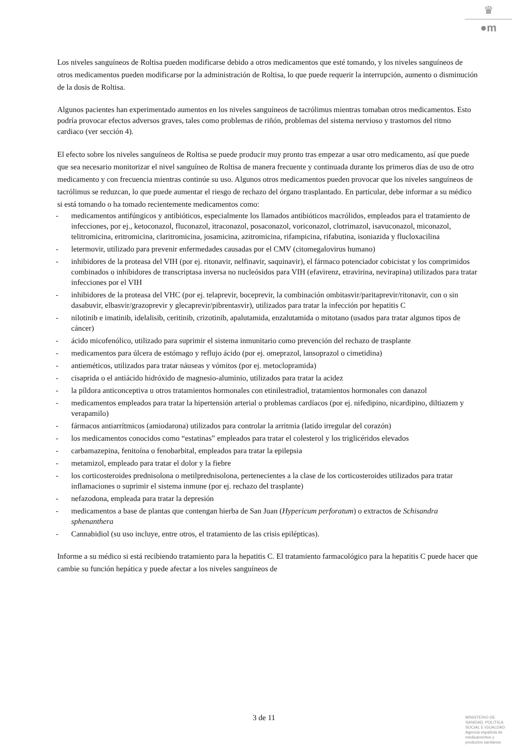♛
●m
Los niveles sanguíneos de Roltisa pueden modificarse debido a otros medicamentos que esté tomando, y los niveles sanguíneos de otros medicamentos pueden modificarse por la administración de Roltisa, lo que puede requerir la interrupción, aumento o disminución de la dosis de Roltisa.
Algunos pacientes han experimentado aumentos en los niveles sanguíneos de tacrólimus mientras tomaban otros medicamentos. Esto podría provocar efectos adversos graves, tales como problemas de riñón, problemas del sistema nervioso y trastornos del ritmo cardiaco (ver sección 4).
El efecto sobre los niveles sanguíneos de Roltisa se puede producir muy pronto tras empezar a usar otro medicamento, así que puede que sea necesario monitorizar el nivel sanguíneo de Roltisa de manera frecuente y continuada durante los primeros días de uso de otro medicamento y con frecuencia mientras continúe su uso. Algunos otros medicamentos pueden provocar que los niveles sanguíneos de tacrólimus se reduzcan, lo que puede aumentar el riesgo de rechazo del órgano trasplantado. En particular, debe informar a su médico si está tomando o ha tomado recientemente medicamentos como:
- medicamentos antifúngicos y antibióticos, especialmente los llamados antibióticos macrólidos, empleados para el tratamiento de infecciones, por ej., ketoconazol, fluconazol, itraconazol, posaconazol, voriconazol, clotrimazol, isavuconazol, miconazol, telitromicina, eritromicina, claritromicina, josamicina, azitromicina, rifampicina, rifabutina, isoniazida y flucloxacilina
- letermovir, utilizado para prevenir enfermedades causadas por el CMV (citomegalovirus humano)
- inhibidores de la proteasa del VIH (por ej. ritonavir, nelfinavir, saquinavir), el fármaco potenciador cobicistat y los comprimidos combinados o inhibidores de transcriptasa inversa no nucleósidos para VIH (efavirenz, etravirina, nevirapina) utilizados para tratar infecciones por el VIH
- inhibidores de la proteasa del VHC (por ej. telaprevir, boceprevir, la combinación ombitasvir/paritaprevir/ritonavir, con o sin dasabuvir, elbasvir/grazoprevir y glecaprevir/pibrentasvir), utilizados para tratar la infección por hepatitis C
- nilotinib e imatinib, idelalisib, ceritinib, crizotinib, apalutamida, enzalutamida o mitotano (usados para tratar algunos tipos de cáncer)
- ácido micofenólico, utilizado para suprimir el sistema inmunitario como prevención del rechazo de trasplante
- medicamentos para úlcera de estómago y reflujo ácido (por ej. omeprazol, lansoprazol o cimetidina)
- antieméticos, utilizados para tratar náuseas y vómitos (por ej. metoclopramida)
- cisaprida o el antiácido hidróxido de magnesio-aluminio, utilizados para tratar la acidez
- la píldora anticonceptiva u otros tratamientos hormonales con etinilestradiol, tratamientos hormonales con danazol
- medicamentos empleados para tratar la hipertensión arterial o problemas cardíacos (por ej. nifedipino, nicardipino, diltiazem y verapamilo)
- fármacos antiarrítmicos (amiodarona) utilizados para controlar la arritmia (latido irregular del corazón)
- los medicamentos conocidos como “estatinas” empleados para tratar el colesterol y los triglicéridos elevados
- carbamazepina, fenitoína o fenobarbital, empleados para tratar la epilepsia
- metamizol, empleado para tratar el dolor y la fiebre
- los corticosteroides prednisolona o metilprednisolona, pertenecientes a la clase de los corticosteroides utilizados para tratar inflamaciones o suprimir el sistema inmune (por ej. rechazo del trasplante)
- nefazodona, empleada para tratar la depresión
- medicamentos a base de plantas que contengan hierba de San Juan (Hypericum perforatum) o extractos de Schisandra sphenanthera
- Cannabidiol (su uso incluye, entre otros, el tratamiento de las crisis epilépticas).
Informe a su médico si está recibiendo tratamiento para la hepatitis C. El tratamiento farmacológico para la hepatitis C puede hacer que cambie su función hepática y puede afectar a los niveles sanguíneos de
3 de 11
MINISTERIO DE
SANIDAD, POLITICA
SOCIAL E IGUALDAD
Agencia española de
medicamentos y
productos sanitarios